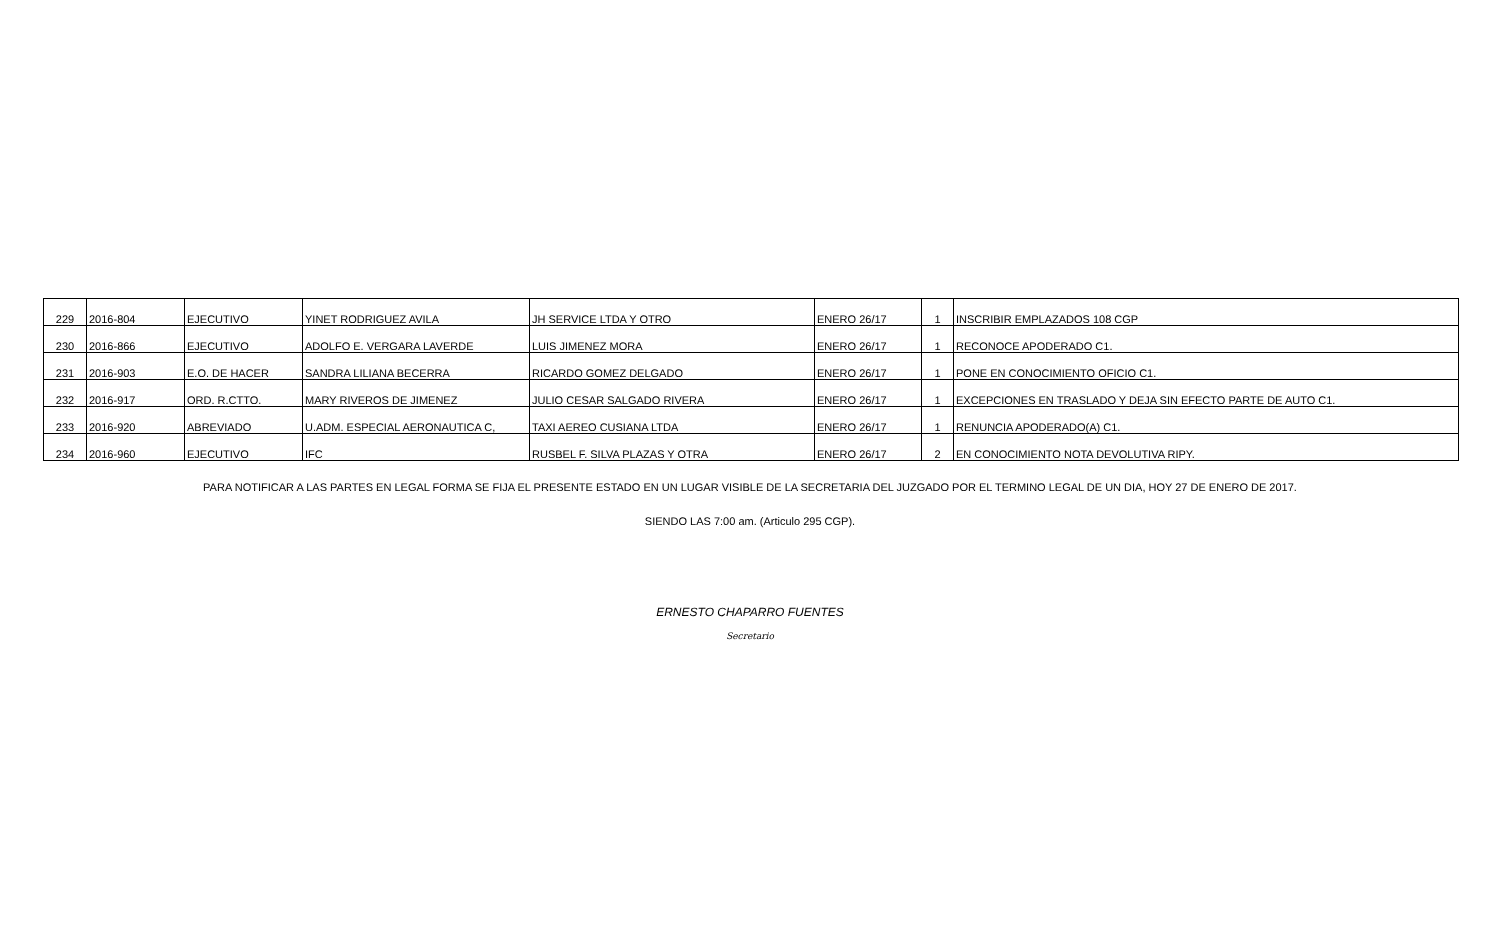| 229 | 2016-804 | EJECUTIVO | YINET RODRIGUEZ AVILA | JH SERVICE LTDA Y OTRO | ENERO 26/17 | 1 | INSCRIBIR EMPLAZADOS 108 CGP |
| 230 | 2016-866 | EJECUTIVO | ADOLFO E. VERGARA LAVERDE | LUIS JIMENEZ MORA | ENERO 26/17 | 1 | RECONOCE APODERADO C1. |
| 231 | 2016-903 | E.O. DE HACER | SANDRA LILIANA BECERRA | RICARDO GOMEZ DELGADO | ENERO 26/17 | 1 | PONE EN CONOCIMIENTO OFICIO C1. |
| 232 | 2016-917 | ORD. R.CTTO. | MARY RIVEROS DE JIMENEZ | JULIO CESAR SALGADO RIVERA | ENERO 26/17 | 1 | EXCEPCIONES EN TRASLADO Y DEJA SIN EFECTO PARTE DE AUTO C1. |
| 233 | 2016-920 | ABREVIADO | U.ADM. ESPECIAL AERONAUTICA C, | TAXI AEREO CUSIANA LTDA | ENERO 26/17 | 1 | RENUNCIA APODERADO(A) C1. |
| 234 | 2016-960 | EJECUTIVO | IFC | RUSBEL F. SILVA PLAZAS Y OTRA | ENERO 26/17 | 2 | EN CONOCIMIENTO NOTA DEVOLUTIVA RIPY. |
PARA NOTIFICAR A LAS PARTES EN LEGAL FORMA SE FIJA EL PRESENTE ESTADO EN UN LUGAR VISIBLE DE LA SECRETARIA DEL JUZGADO POR EL TERMINO LEGAL DE UN DIA, HOY 27 DE ENERO DE 2017.
SIENDO LAS 7:00 am. (Articulo 295 CGP).
ERNESTO CHAPARRO FUENTES
Secretario